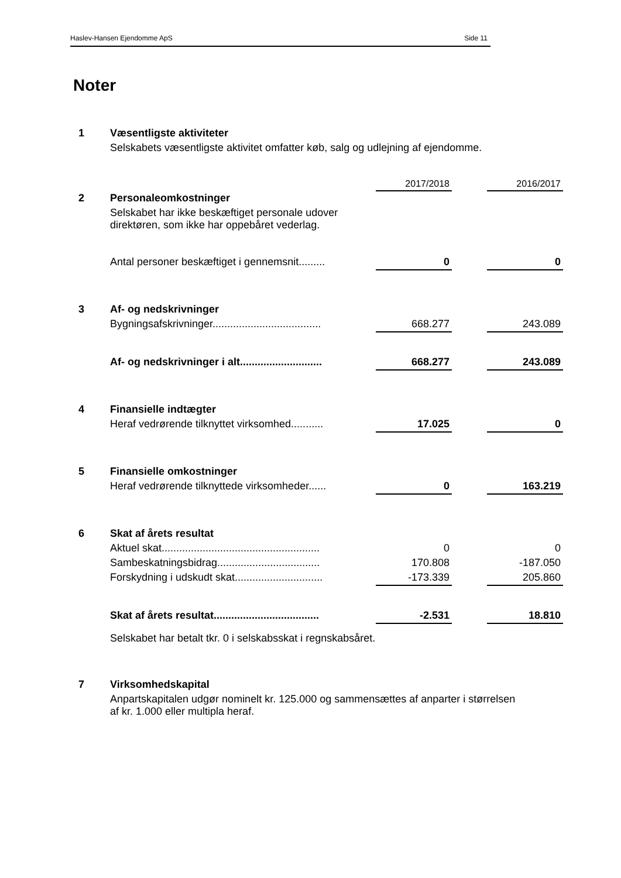Haslev-Hansen Ejendomme ApS Side 11
Noter
| 1 | Væsentligste aktiviteter | | | |
| | Selskabets væsentligste aktivitet omfatter køb, salg og udlejning af ejendomme. | | | |
| | | 2017/2018 | | 2016/2017 |
| 2 | Personaleomkostninger | | | |
| | Selskabet har ikke beskæftiget personale udover direktøren, som ikke har oppebåret vederlag. | | | |
| | Antal personer beskæftiget i gennemsnit......... | 0 | | 0 |
| 3 | Af- og nedskrivninger | | | |
| | Bygningsafskrivninger..................................... | 668.277 | | 243.089 |
| | Af- og nedskrivninger i alt............................ | 668.277 | | 243.089 |
| 4 | Finansielle indtægter | | | |
| | Heraf vedrørende tilknyttet virksomhed........... | 17.025 | | 0 |
| 5 | Finansielle omkostninger | | | |
| | Heraf vedrørende tilknyttede virksomheder...... | 0 | | 163.219 |
| 6 | Skat af årets resultat | | | |
| | Aktuel skat...................................................... | 0 | | 0 |
| | Sambeskatningsbidrag................................... | 170.808 | | -187.050 |
| | Forskydning i udskudt skat.............................. | -173.339 | | 205.860 |
| | Skat af årets resultat.................................... | -2.531 | | 18.810 |
| | Selskabet har betalt tkr. 0 i selskabsskat i regnskabsåret. | | | |
| 7 | Virksomhedskapital | | | |
| | Anpartskapitalen udgør nominelt kr. 125.000 og sammensættes af anparter i størrelsen af kr. 1.000 eller multipla heraf. | | | |